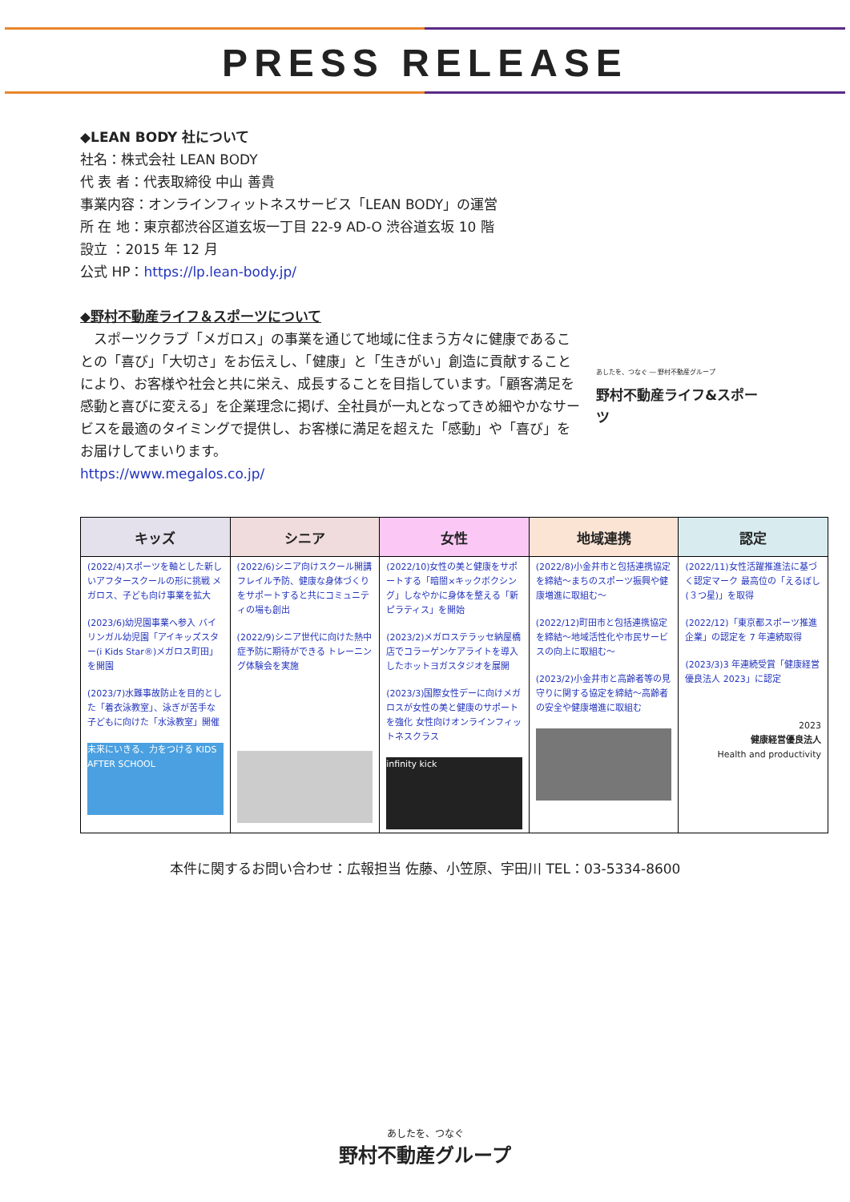PRESS RELEASE
◆LEAN BODY 社について
社名：株式会社 LEAN BODY
代 表 者：代表取締役 中山 善貴
事業内容：オンラインフィットネスサービス「LEAN BODY」の運営
所 在 地：東京都渋谷区道玄坂一丁目 22-9 AD-O 渋谷道玄坂 10 階
設立 ：2015 年 12 月
公式 HP：https://lp.lean-body.jp/
◆野村不動産ライフ＆スポーツについて
　スポーツクラブ「メガロス」の事業を通じて地域に住まう方々に健康であることの「喜び」「大切さ」をお伝えし、「健康」と「生きがい」創造に貢献することにより、お客様や社会と共に栄え、成長することを目指しています。「顧客満足を感動と喜びに変える」を企業理念に掲げ、全社員が一丸となってきめ細やかなサービスを最適のタイミングで提供し、お客様に満足を超えた「感動」や「喜び」をお届けしてまいります。
あしたを、つなぐ ― 野村不動産グループ
野村不動産ライフ&スポーツ
https://www.megalos.co.jp/
| キッズ | シニア | 女性 | 地域連携 | 認定 |
| --- | --- | --- | --- | --- |
| (2022/4)スポーツを軸とした新しいアフタースクールの形に挑戦 メガロス、子ども向け事業を拡大 (2023/6)幼児園事業へ参入 バイリンガル幼児園「アイキッズスター(i Kids Star®)メガロス町田」を開園 (2023/7)水難事故防止を目的とした「着衣泳教室」、泳ぎが苦手な子どもに向けた「水泳教室」開催 未来にいきる、力をつける KIDS AFTER SCHOOL | (2022/6)シニア向けスクール開講 フレイル予防、健康な身体づくりをサポートすると共にコミュニティの場も創出 (2022/9)シニア世代に向けた熱中症予防に期待ができる トレーニング体験会を実施 | (2022/10)女性の美と健康をサポートする「暗闇×キックボクシング」しなやかに身体を整える「新ピラティス」を開始 (2023/2)メガロステラッセ納屋橋店でコラーゲンケアライトを導入したホットヨガスタジオを展開 (2023/3)国際女性デーに向けメガロスが女性の美と健康のサポートを強化 女性向けオンラインフィットネスクラス infinity kick | (2022/8)小金井市と包括連携協定を締結～まちのスポーツ振興や健康増進に取組む～ (2022/12)町田市と包括連携協定を締結～地域活性化や市民サービスの向上に取組む～ (2023/2)小金井市と高齢者等の見守りに関する協定を締結～高齢者の安全や健康増進に取組む | (2022/11)女性活躍推進法に基づく認定マーク 最高位の「えるぼし(３つ星)」を取得 (2022/12)「東京都スポーツ推進企業」の認定を 7 年連続取得 (2023/3)3 年連続受賞「健康経営優良法人 2023」に認定 2023 健康経営優良法人 Health and productivity |
本件に関するお問い合わせ：広報担当 佐藤、小笠原、宇田川 TEL：03-5334-8600
あしたを、つなぐ
野村不動産グループ